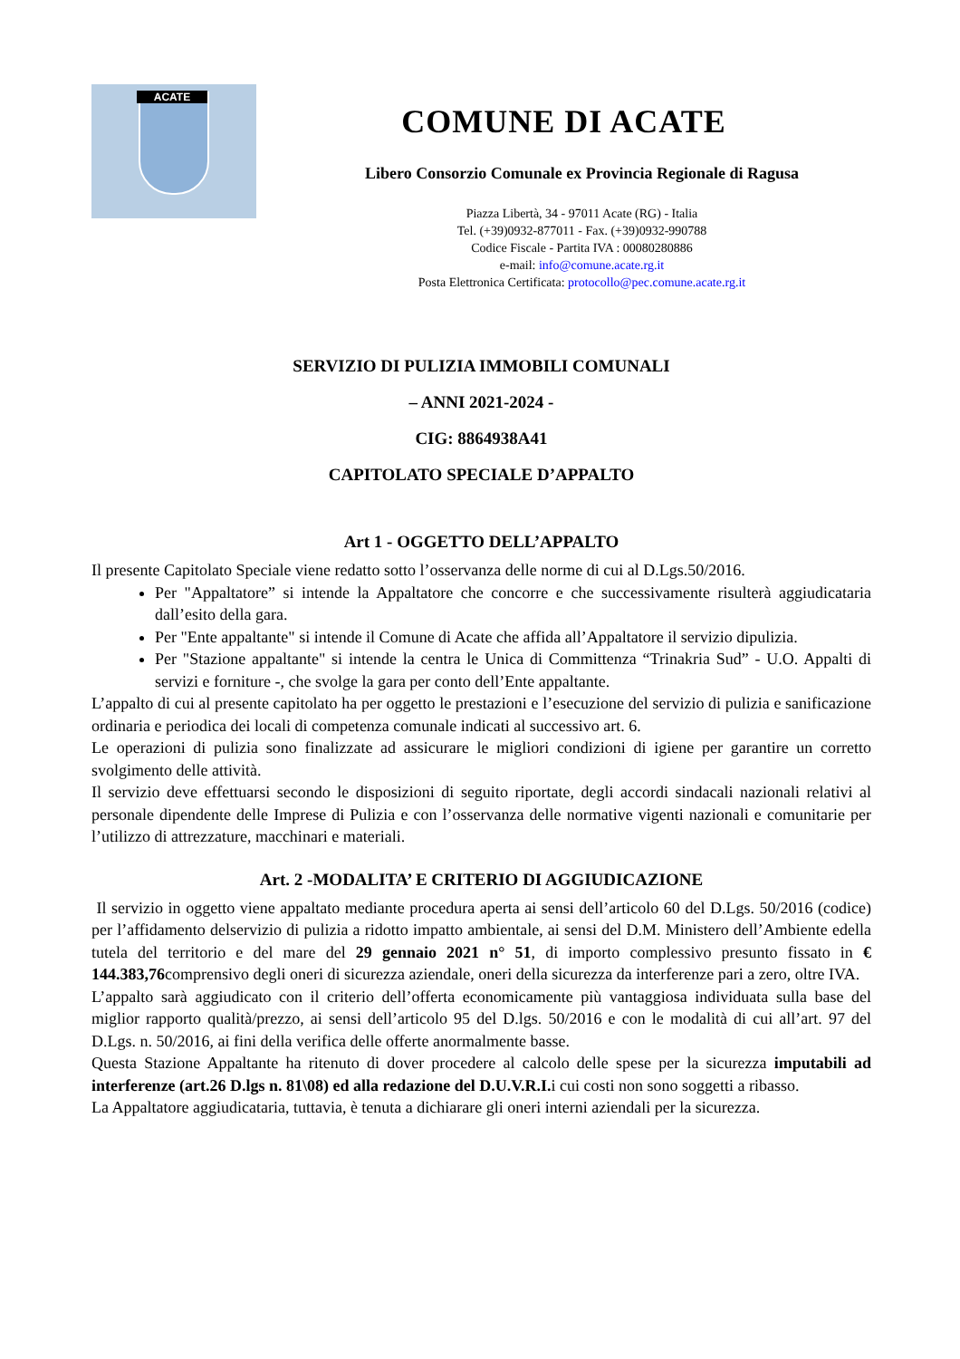ACATE
COMUNE DI ACATE
Libero Consorzio Comunale ex Provincia Regionale di Ragusa
Piazza Libertà, 34 - 97011 Acate (RG) - Italia
Tel. (+39)0932-877011 - Fax. (+39)0932-990788
Codice Fiscale - Partita IVA : 00080280886
e-mail: info@comune.acate.rg.it
Posta Elettronica Certificata: protocollo@pec.comune.acate.rg.it
SERVIZIO DI PULIZIA IMMOBILI COMUNALI
– ANNI 2021-2024 -
CIG: 8864938A41
CAPITOLATO SPECIALE D’APPALTO
Art 1 - OGGETTO DELL’APPALTO
Il presente Capitolato Speciale viene redatto sotto l’osservanza delle norme di cui al D.Lgs.50/2016.
Per "Appaltatore” si intende la Appaltatore che concorre e che successivamente risulterà aggiudicataria dall’esito della gara.
Per "Ente appaltante" si intende il Comune di Acate che affida all’Appaltatore il servizio dipulizia.
Per "Stazione appaltante" si intende la centra le Unica di Committenza “Trinakria Sud” - U.O. Appalti di servizi e forniture -, che svolge la gara per conto dell’Ente appaltante.
L’appalto di cui al presente capitolato ha per oggetto le prestazioni e l’esecuzione del servizio di pulizia e sanificazione ordinaria e periodica dei locali di competenza comunale indicati al successivo art. 6.
Le operazioni di pulizia sono finalizzate ad assicurare le migliori condizioni di igiene per garantire un corretto svolgimento delle attività.
Il servizio deve effettuarsi secondo le disposizioni di seguito riportate, degli accordi sindacali nazionali relativi al personale dipendente delle Imprese di Pulizia e con l’osservanza delle normative vigenti nazionali e comunitarie per l’utilizzo di attrezzature, macchinari e materiali.
Art. 2 -MODALITA’ E CRITERIO DI AGGIUDICAZIONE
Il servizio in oggetto viene appaltato mediante procedura aperta ai sensi dell’articolo 60 del D.Lgs. 50/2016 (codice) per l’affidamento delservizio di pulizia a ridotto impatto ambientale, ai sensi del D.M. Ministero dell’Ambiente edella tutela del territorio e del mare del 29 gennaio 2021 n° 51, di importo complessivo presunto fissato in € 144.383,76comprensivo degli oneri di sicurezza aziendale, oneri della sicurezza da interferenze pari a zero, oltre IVA.
L’appalto sarà aggiudicato con il criterio dell’offerta economicamente più vantaggiosa individuata sulla base del miglior rapporto qualità/prezzo, ai sensi dell’articolo 95 del D.lgs. 50/2016 e con le modalità di cui all’art. 97 del D.Lgs. n. 50/2016, ai fini della verifica delle offerte anormalmente basse.
Questa Stazione Appaltante ha ritenuto di dover procedere al calcolo delle spese per la sicurezza imputabili ad interferenze (art.26 D.lgs n. 81\08) ed alla redazione del D.U.V.R.I. i cui costi non sono soggetti a ribasso.
La Appaltatore aggiudicataria, tuttavia, è tenuta a dichiarare gli oneri interni aziendali per la sicurezza.